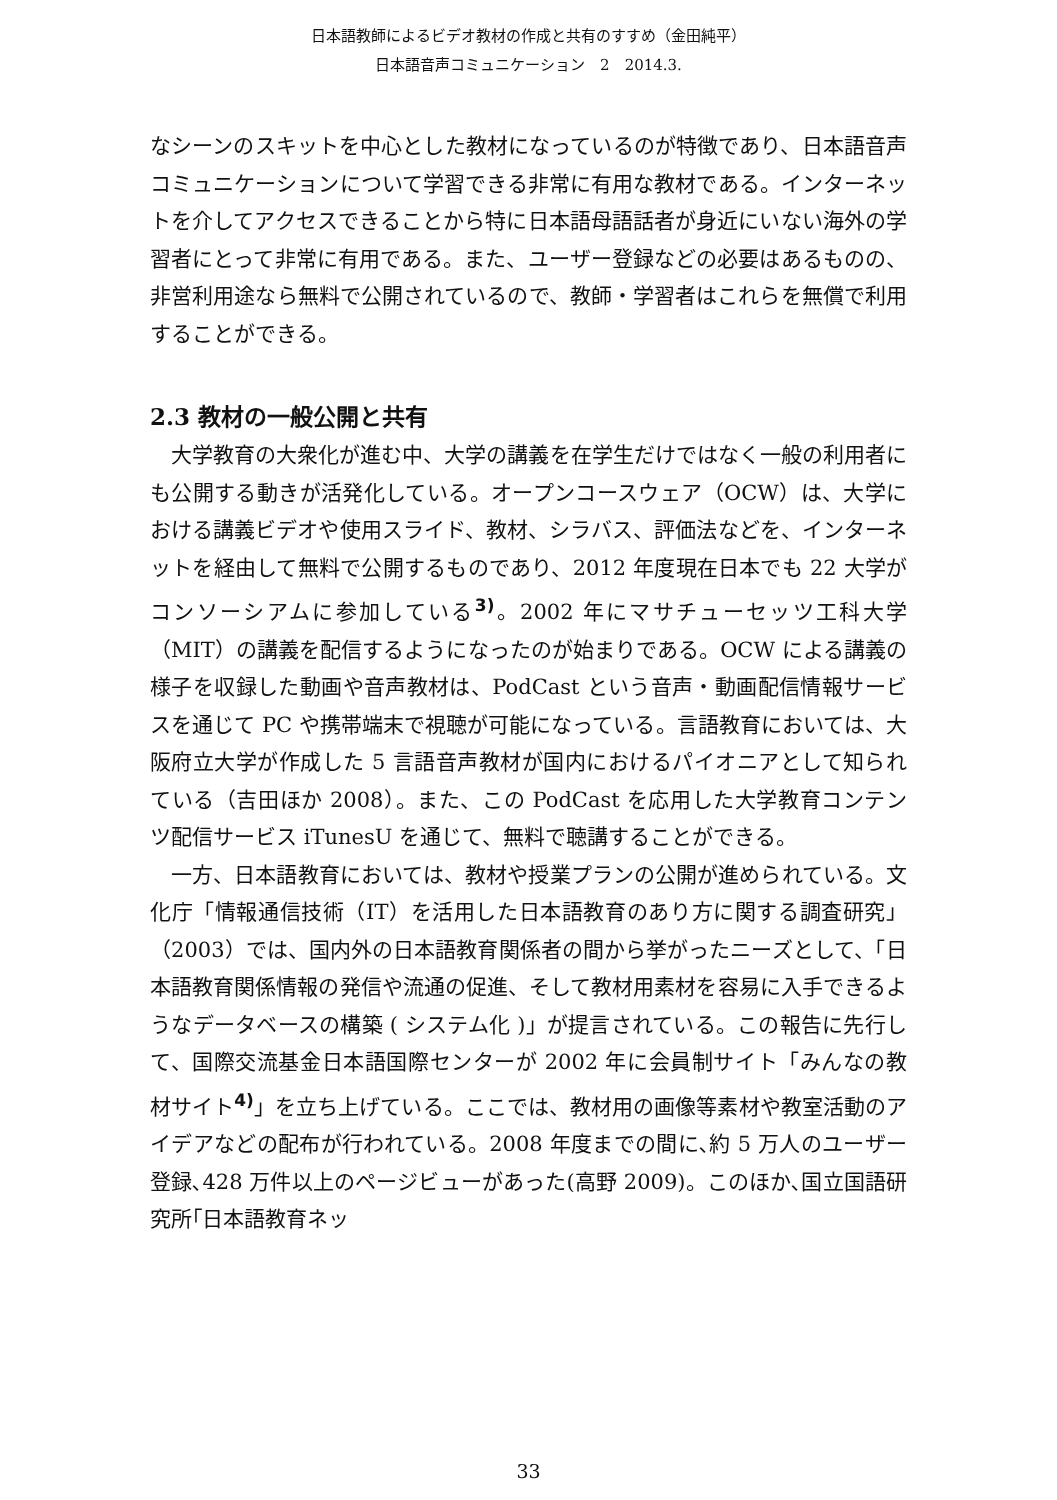日本語教師によるビデオ教材の作成と共有のすすめ（金田純平）
日本語音声コミュニケーション　2　2014.3.
なシーンのスキットを中心とした教材になっているのが特徴であり、日本語音声コミュニケーションについて学習できる非常に有用な教材である。インターネットを介してアクセスできることから特に日本語母語話者が身近にいない海外の学習者にとって非常に有用である。また、ユーザー登録などの必要はあるものの、非営利用途なら無料で公開されているので、教師・学習者はこれらを無償で利用することができる。
2.3 教材の一般公開と共有
大学教育の大衆化が進む中、大学の講義を在学生だけではなく一般の利用者にも公開する動きが活発化している。オープンコースウェア（OCW）は、大学における講義ビデオや使用スライド、教材、シラバス、評価法などを、インターネットを経由して無料で公開するものであり、2012 年度現在日本でも 22 大学がコンソーシアムに参加している<sup>3)</sup>。2002 年にマサチューセッツ工科大学（MIT）の講義を配信するようになったのが始まりである。OCW による講義の様子を収録した動画や音声教材は、PodCast という音声・動画配信情報サービスを通じて PC や携帯端末で視聴が可能になっている。言語教育においては、大阪府立大学が作成した 5 言語音声教材が国内におけるパイオニアとして知られている（吉田ほか 2008）。また、この PodCast を応用した大学教育コンテンツ配信サービス iTunesU を通じて、無料で聴講することができる。
一方、日本語教育においては、教材や授業プランの公開が進められている。文化庁「情報通信技術（IT）を活用した日本語教育のあり方に関する調査研究」（2003）では、国内外の日本語教育関係者の間から挙がったニーズとして、「日本語教育関係情報の発信や流通の促進、そして教材用素材を容易に入手できるようなデータベースの構築 ( システム化 )」が提言されている。この報告に先行して、国際交流基金日本語国際センターが 2002 年に会員制サイト「みんなの教材サイト<sup>4)</sup>」を立ち上げている。ここでは、教材用の画像等素材や教室活動のアイデアなどの配布が行われている。2008 年度までの間に､約 5 万人のユーザー登録､428 万件以上のページビューがあった(高野 2009)。このほか､国立国語研究所｢日本語教育ネッ
33